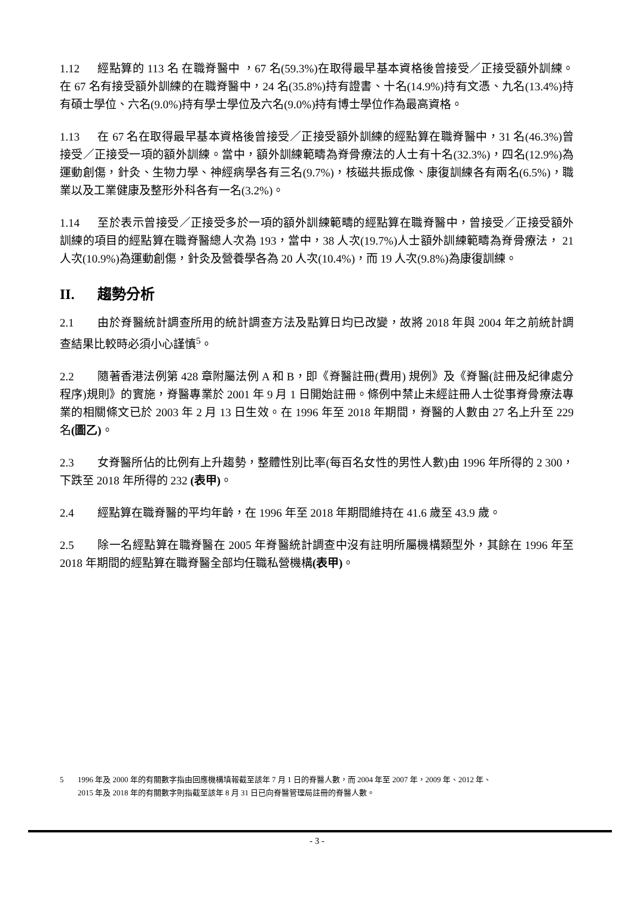1.12 經點算的 113 名 在職脊醫中 ，67 名(59.3%)在取得最早基本資格後曾接受／正接受額外訓練。在 67 名有接受額外訓練的在職脊醫中，24 名(35.8%)持有證書、十名(14.9%)持有文憑、九名(13.4%)持有碩士學位、六名(9.0%)持有學士學位及六名(9.0%)持有博士學位作為最高資格。
1.13 在 67 名在取得最早基本資格後曾接受／正接受額外訓練的經點算在職脊醫中，31 名(46.3%)曾接受／正接受一項的額外訓練。當中，額外訓練範疇為脊骨療法的人士有十名(32.3%)，四名(12.9%)為運動創傷，針灸、生物力學、神經病學各有三名(9.7%)，核磁共振成像、康復訓練各有兩名(6.5%)，職業以及工業健康及整形外科各有一名(3.2%)。
1.14 至於表示曾接受／正接受多於一項的額外訓練範疇的經點算在職脊醫中，曾接受／正接受額外訓練的項目的經點算在職脊醫總人次為 193，當中，38 人次(19.7%)人士額外訓練範疇為脊骨療法， 21 人次(10.9%)為運動創傷，針灸及營養學各為 20 人次(10.4%)，而 19 人次(9.8%)為康復訓練。
II. 趨勢分析
2.1 由於脊醫統計調查所用的統計調查方法及點算日均已改變，故將 2018 年與 2004 年之前統計調查結果比較時必須小心謹慎<sup>5</sup>。
2.2 隨著香港法例第 428 章附屬法例 A 和 B，即《脊醫註冊(費用) 規例》及《脊醫(註冊及紀律處分程序)規則》的實施，脊醫專業於 2001 年 9 月 1 日開始註冊。條例中禁止未經註冊人士從事脊骨療法專業的相關條文已於 2003 年 2 月 13 日生效。在 1996 年至 2018 年期間，脊醫的人數由 27 名上升至 229 名(圖乙)。
2.3 女脊醫所佔的比例有上升趨勢，整體性別比率(每百名女性的男性人數)由 1996 年所得的 2 300，下跌至 2018 年所得的 232 (表甲)。
2.4 經點算在職脊醫的平均年齡，在 1996 年至 2018 年期間維持在 41.6 歲至 43.9 歲。
2.5 除一名經點算在職脊醫在 2005 年脊醫統計調查中沒有註明所屬機構類型外，其餘在 1996 年至 2018 年期間的經點算在職脊醫全部均任職私營機構(表甲)。
5 1996 年及 2000 年的有關數字指由回應機構填報截至該年 7 月 1 日的脊醫人數，而 2004 年至 2007 年，2009 年、2012 年、
2015 年及 2018 年的有關數字則指截至該年 8 月 31 日已向脊醫管理局註冊的脊醫人數。
- 3 -